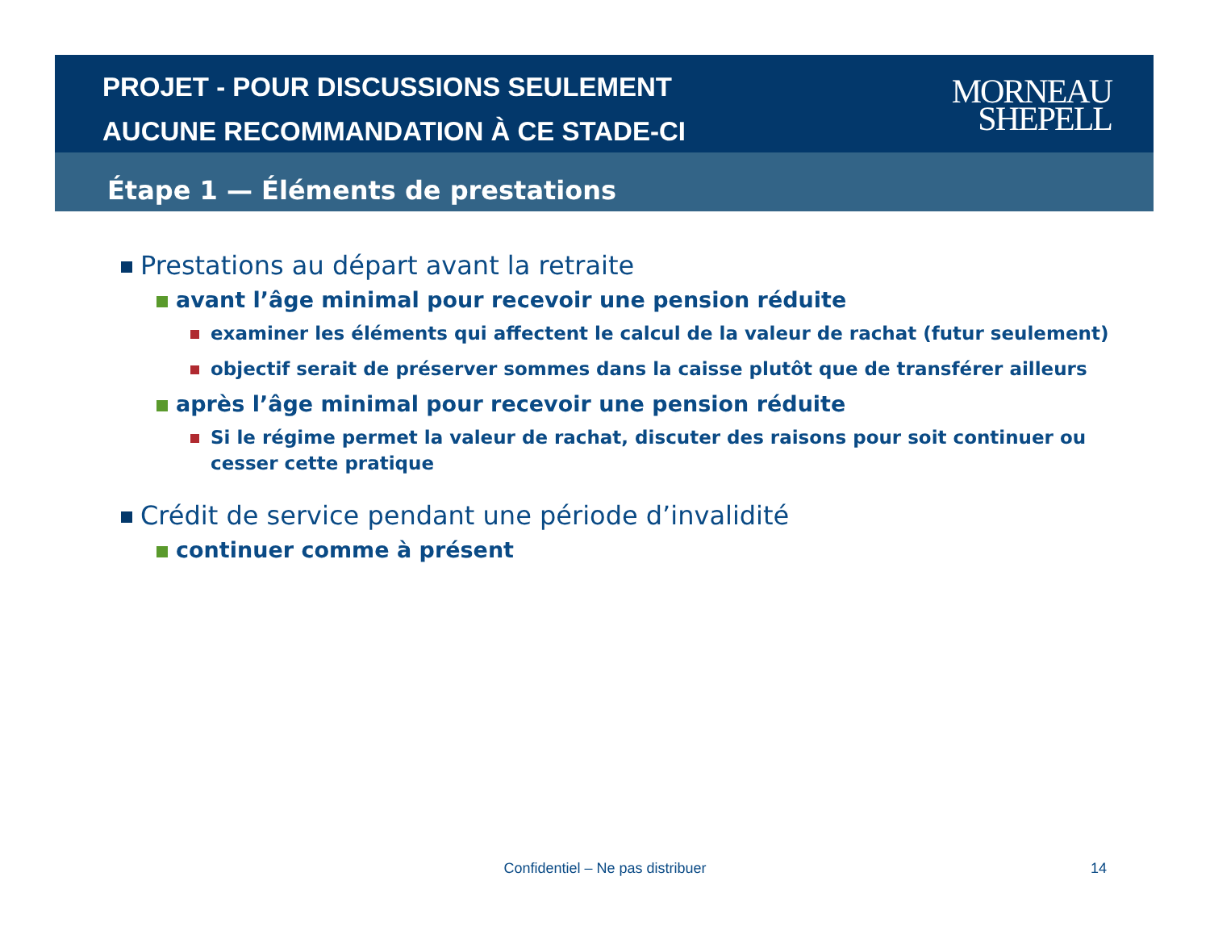PROJET - POUR DISCUSSIONS SEULEMENT
AUCUNE RECOMMANDATION À CE STADE-CI
MORNEAU
SHEPELL
Étape 1 — Éléments de prestations
Prestations au départ avant la retraite
avant l’âge minimal pour recevoir une pension réduite
examiner les éléments qui affectent le calcul de la valeur de rachat (futur seulement)
objectif serait de préserver sommes dans la caisse plutôt que de transférer ailleurs
après l’âge minimal pour recevoir une pension réduite
Si le régime permet la valeur de rachat, discuter des raisons pour soit continuer ou cesser cette pratique
Crédit de service pendant une période d’invalidité
continuer comme à présent
Confidentiel – Ne pas distribuer 14